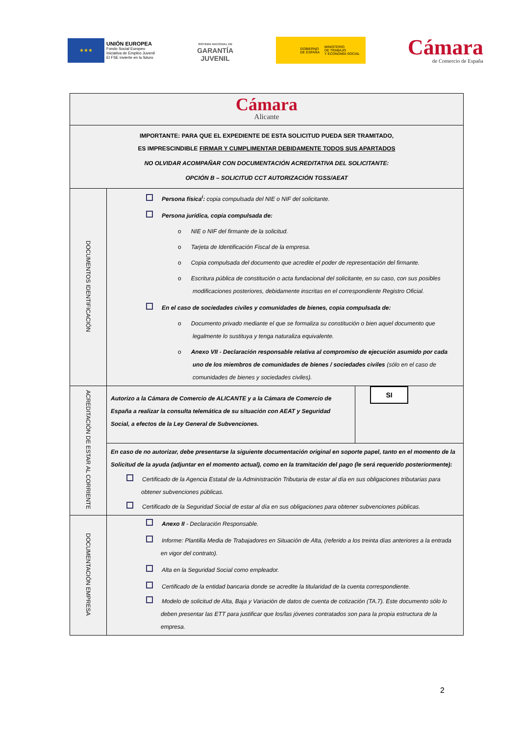★★★
UNIÓN EUROPEA
Fondo Social Europeo
Iniciativa de Empleo Juvenil
El FSE invierte en tu futuro
SISTEMA NACIONAL DE
GARANTÍA
JUVENIL
GOBIERNO
DE ESPAÑA MINISTERIO
DE TRABAJO
Y ECONOMÍA SOCIAL
Cámara
de Comercio de España
| Cámara Alicante | | |
| IMPORTANTE: PARA QUE EL EXPEDIENTE DE ESTA SOLICITUD PUEDA SER TRAMITADO, ES IMPRESCINDIBLE FIRMAR Y CUMPLIMENTAR DEBIDAMENTE TODOS SUS APARTADOS NO OLVIDAR ACOMPAÑAR CON DOCUMENTACIÓN ACREDITATIVA DEL SOLICITANTE: OPCIÓN B – SOLICITUD CCT AUTORIZACIÓN TGSS/AEAT | | |
| DOCUMENTOS IDENTIFICACIÓN | Persona física<sup>i</sup>: copia compulsada del NIE o NIF del solicitante. Persona jurídica, copia compulsada de: o NIE o NIF del firmante de la solicitud. o Tarjeta de Identificación Fiscal de la empresa. o Copia compulsada del documento que acredite el poder de representación del firmante. o Escritura pública de constitución o acta fundacional del solicitante, en su caso, con sus posibles modificaciones posteriores, debidamente inscritas en el correspondiente Registro Oficial. En el caso de sociedades civiles y comunidades de bienes, copia compulsada de: o Documento privado mediante el que se formaliza su constitución o bien aquel documento que legalmente lo sustituya y tenga naturaliza equivalente. o Anexo VII - Declaración responsable relativa al compromiso de ejecución asumido por cada uno de los miembros de comunidades de bienes / sociedades civiles (sólo en el caso de comunidades de bienes y sociedades civiles). | |
| ACREDITACIÓN DE ESTAR AL CORRIENTE | Autorizo a la Cámara de Comercio de ALICANTE y a la Cámara de Comercio de España a realizar la consulta telemática de su situación con AEAT y Seguridad Social, a efectos de la Ley General de Subvenciones. | SI |
| | En caso de no autorizar, debe presentarse la siguiente documentación original en soporte papel, tanto en el momento de la Solicitud de la ayuda (adjuntar en el momento actual), como en la tramitación del pago (le será requerido posteriormente): Certificado de la Agencia Estatal de la Administración Tributaria de estar al día en sus obligaciones tributarias para obtener subvenciones públicas. Certificado de la Seguridad Social de estar al día en sus obligaciones para obtener subvenciones públicas. | |
| DOCUMENTACIÓN EMPRESA | Anexo II - Declaración Responsable. Informe: Plantilla Media de Trabajadores en Situación de Alta, (referido a los treinta días anteriores a la entrada en vigor del contrato). Alta en la Seguridad Social como empleador. Certificado de la entidad bancaria donde se acredite la titularidad de la cuenta correspondiente. Modelo de solicitud de Alta, Baja y Variación de datos de cuenta de cotización (TA.7). Este documento sólo lo deben presentar las ETT para justificar que los/las jóvenes contratados son para la propia estructura de la empresa. | |
2